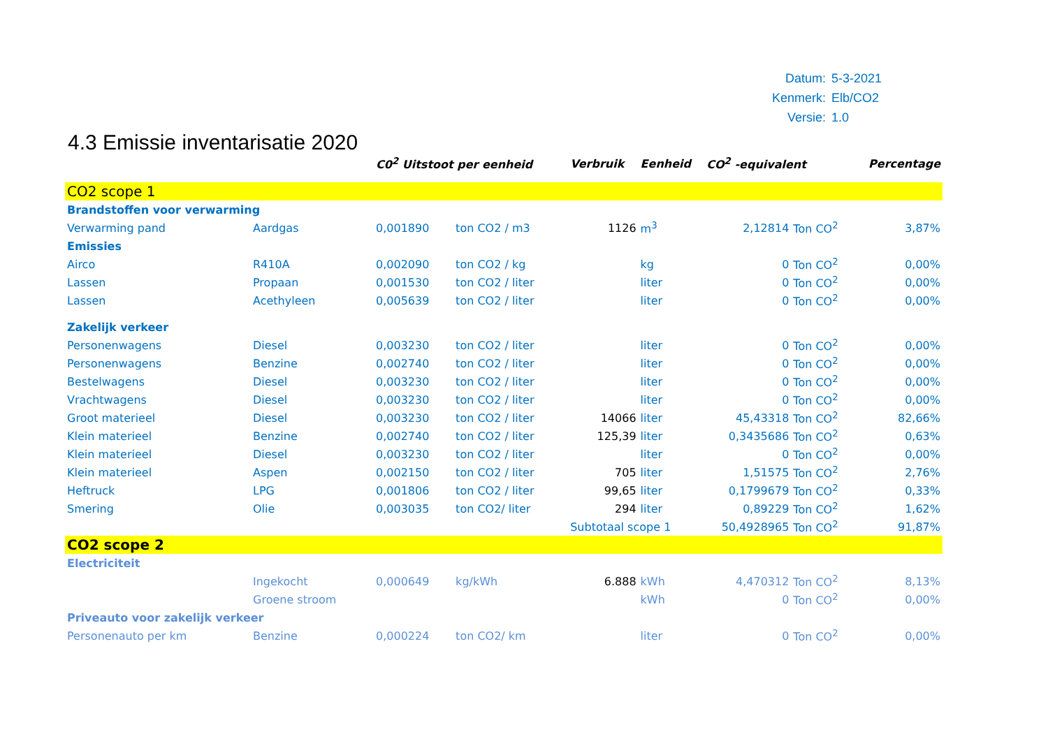| Datum: | 5-3-2021 |
| Kenmerk: | Elb/CO2 |
| Versie: | 1.0 |
4.3 Emissie inventarisatie 2020
| | | C0<sup>2</sup> Uitstoot per eenheid | | Verbruik | Eenheid | CO<sup>2</sup> -equivalent | | Percentage |
| --- | --- | --- | --- | --- | --- | --- | --- | --- |
| CO2 scope 1 | | | | | | | | |
| Brandstoffen voor verwarming | | | | | | | | |
| Verwarming pand | Aardgas | 0,001890 | ton CO2 / m3 | 1126 | m<sup>3</sup> | 2,12814 | Ton CO<sup>2</sup> | 3,87% |
| Emissies | | | | | | | | |
| Airco | R410A | 0,002090 | ton CO2 / kg | | kg | 0 | Ton CO<sup>2</sup> | 0,00% |
| Lassen | Propaan | 0,001530 | ton CO2 / liter | | liter | 0 | Ton CO<sup>2</sup> | 0,00% |
| Lassen | Acethyleen | 0,005639 | ton CO2 / liter | | liter | 0 | Ton CO<sup>2</sup> | 0,00% |
| Zakelijk verkeer | | | | | | | | |
| Personenwagens | Diesel | 0,003230 | ton CO2 / liter | | liter | 0 | Ton CO<sup>2</sup> | 0,00% |
| Personenwagens | Benzine | 0,002740 | ton CO2 / liter | | liter | 0 | Ton CO<sup>2</sup> | 0,00% |
| Bestelwagens | Diesel | 0,003230 | ton CO2 / liter | | liter | 0 | Ton CO<sup>2</sup> | 0,00% |
| Vrachtwagens | Diesel | 0,003230 | ton CO2 / liter | | liter | 0 | Ton CO<sup>2</sup> | 0,00% |
| Groot materieel | Diesel | 0,003230 | ton CO2 / liter | 14066 | liter | 45,43318 | Ton CO<sup>2</sup> | 82,66% |
| Klein materieel | Benzine | 0,002740 | ton CO2 / liter | 125,39 | liter | 0,3435686 | Ton CO<sup>2</sup> | 0,63% |
| Klein materieel | Diesel | 0,003230 | ton CO2 / liter | | liter | 0 | Ton CO<sup>2</sup> | 0,00% |
| Klein materieel | Aspen | 0,002150 | ton CO2 / liter | 705 | liter | 1,51575 | Ton CO<sup>2</sup> | 2,76% |
| Heftruck | LPG | 0,001806 | ton CO2 / liter | 99,65 | liter | 0,1799679 | Ton CO<sup>2</sup> | 0,33% |
| Smering | Olie | 0,003035 | ton CO2/ liter | 294 | liter | 0,89229 | Ton CO<sup>2</sup> | 1,62% |
| | | | | Subtotaal scope 1 | | 50,4928965 | Ton CO<sup>2</sup> | 91,87% |
| CO2 scope 2 | | | | | | | | |
| Electriciteit | | | | | | | | |
| | Ingekocht | 0,000649 | kg/kWh | 6.888 | kWh | 4,470312 | Ton CO<sup>2</sup> | 8,13% |
| | Groene stroom | | | | kWh | 0 | Ton CO<sup>2</sup> | 0,00% |
| Priveauto voor zakelijk verkeer | | | | | | | | |
| Personenauto per km | Benzine | 0,000224 | ton CO2/ km | | liter | 0 | Ton CO<sup>2</sup> | 0,00% |